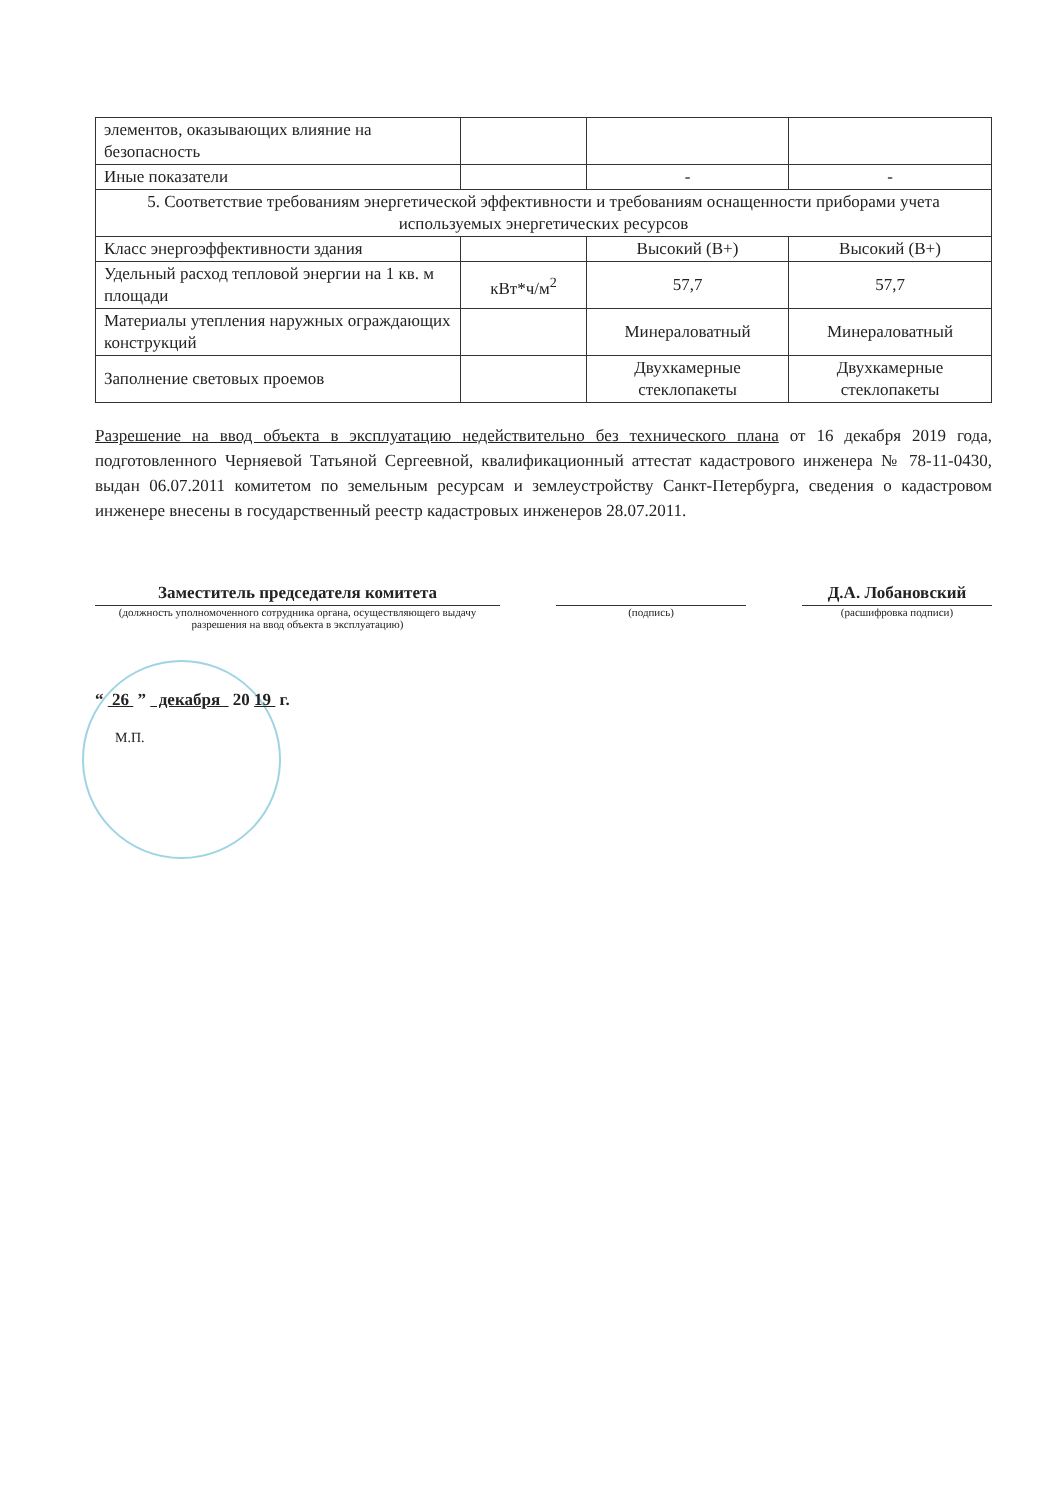| элементов, оказывающих влияние на безопасность | | | |
| Иные показатели | | - | - |
| 5. Соответствие требованиям энергетической эффективности и требованиям оснащенности приборами учета используемых энергетических ресурсов | | | |
| Класс энергоэффективности здания | | Высокий (В+) | Высокий (В+) |
| Удельный расход тепловой энергии на 1 кв. м площади | кВт*ч/м<sup>2</sup> | 57,7 | 57,7 |
| Материалы утепления наружных ограждающих конструкций | | Минераловатный | Минераловатный |
| Заполнение световых проемов | | Двухкамерные стеклопакеты | Двухкамерные стеклопакеты |
Разрешение на ввод объекта в эксплуатацию недействительно без технического плана от 16 декабря 2019 года, подготовленного Черняевой Татьяной Сергеевной, квалификационный аттестат кадастрового инженера № 78-11-0430, выдан 06.07.2011 комитетом по земельным ресурсам и землеустройству Санкт-Петербурга, сведения о кадастровом инженере внесены в государственный реестр кадастровых инженеров 28.07.2011.
Заместитель председателя комитета
(должность уполномоченного сотрудника органа, осуществляющего выдачу разрешения на ввод объекта в эксплуатацию)
(подпись)
Д.А. Лобановский
(расшифровка подписи)
“ 26 ” декабря 20 19 г.
М.П.